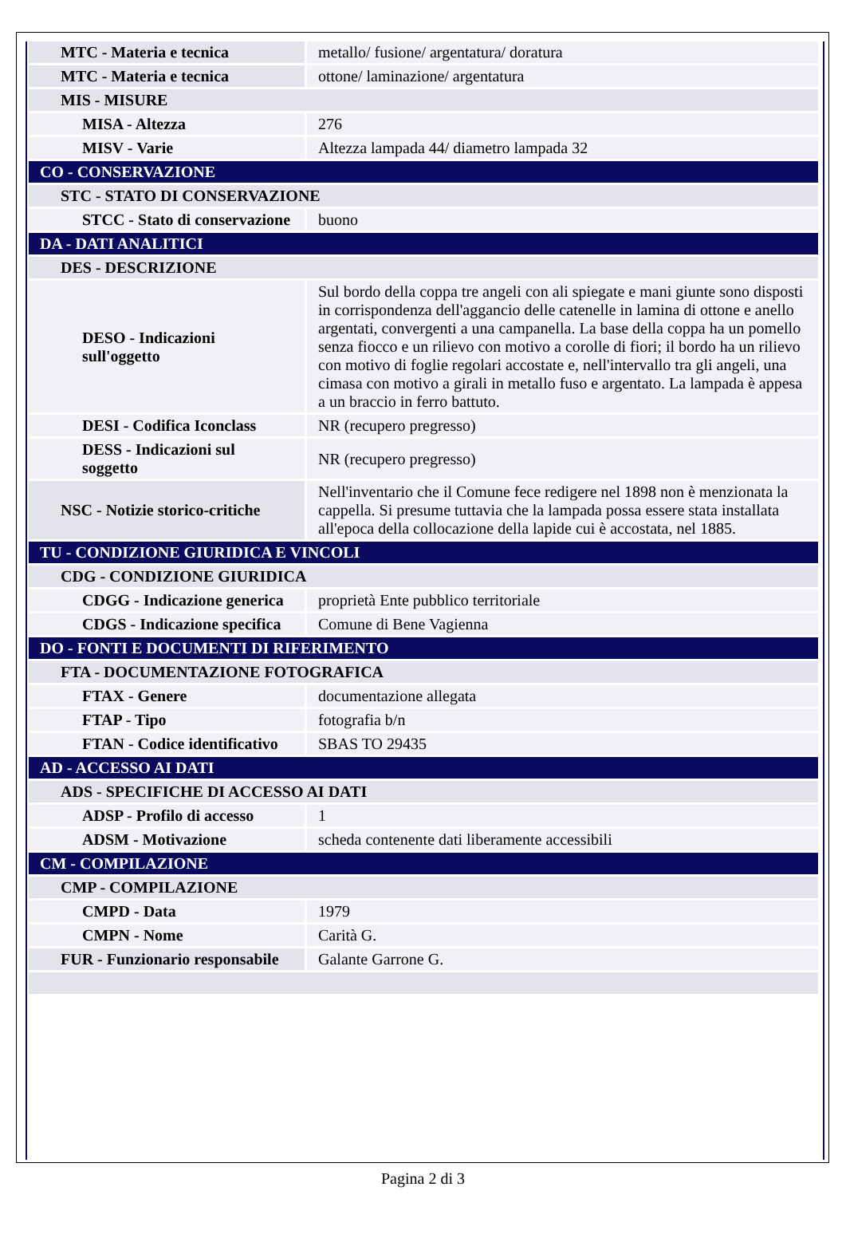| MTC - Materia e tecnica | metallo/ fusione/ argentatura/ doratura |
| MTC - Materia e tecnica | ottone/ laminazione/ argentatura |
| MIS - MISURE | |
| MISA - Altezza | 276 |
| MISV - Varie | Altezza lampada 44/ diametro lampada 32 |
| CO - CONSERVAZIONE | |
| STC - STATO DI CONSERVAZIONE | |
| STCC - Stato di conservazione | buono |
| DA - DATI ANALITICI | |
| DES - DESCRIZIONE | |
| DESO - Indicazioni sull'oggetto | Sul bordo della coppa tre angeli con ali spiegate e mani giunte sono disposti in corrispondenza dell'aggancio delle catenelle in lamina di ottone e anello argentati, convergenti a una campanella. La base della coppa ha un pomello senza fiocco e un rilievo con motivo a corolle di fiori; il bordo ha un rilievo con motivo di foglie regolari accostate e, nell'intervallo tra gli angeli, una cimasa con motivo a girali in metallo fuso e argentato. La lampada è appesa a un braccio in ferro battuto. |
| DESI - Codifica Iconclass | NR (recupero pregresso) |
| DESS - Indicazioni sul soggetto | NR (recupero pregresso) |
| NSC - Notizie storico-critiche | Nell'inventario che il Comune fece redigere nel 1898 non è menzionata la cappella. Si presume tuttavia che la lampada possa essere stata installata all'epoca della collocazione della lapide cui è accostata, nel 1885. |
| TU - CONDIZIONE GIURIDICA E VINCOLI | |
| CDG - CONDIZIONE GIURIDICA | |
| CDGG - Indicazione generica | proprietà Ente pubblico territoriale |
| CDGS - Indicazione specifica | Comune di Bene Vagienna |
| DO - FONTI E DOCUMENTI DI RIFERIMENTO | |
| FTA - DOCUMENTAZIONE FOTOGRAFICA | |
| FTAX - Genere | documentazione allegata |
| FTAP - Tipo | fotografia b/n |
| FTAN - Codice identificativo | SBAS TO 29435 |
| AD - ACCESSO AI DATI | |
| ADS - SPECIFICHE DI ACCESSO AI DATI | |
| ADSP - Profilo di accesso | 1 |
| ADSM - Motivazione | scheda contenente dati liberamente accessibili |
| CM - COMPILAZIONE | |
| CMP - COMPILAZIONE | |
| CMPD - Data | 1979 |
| CMPN - Nome | Carità G. |
| FUR - Funzionario responsabile | Galante Garrone G. |
Pagina 2 di 3